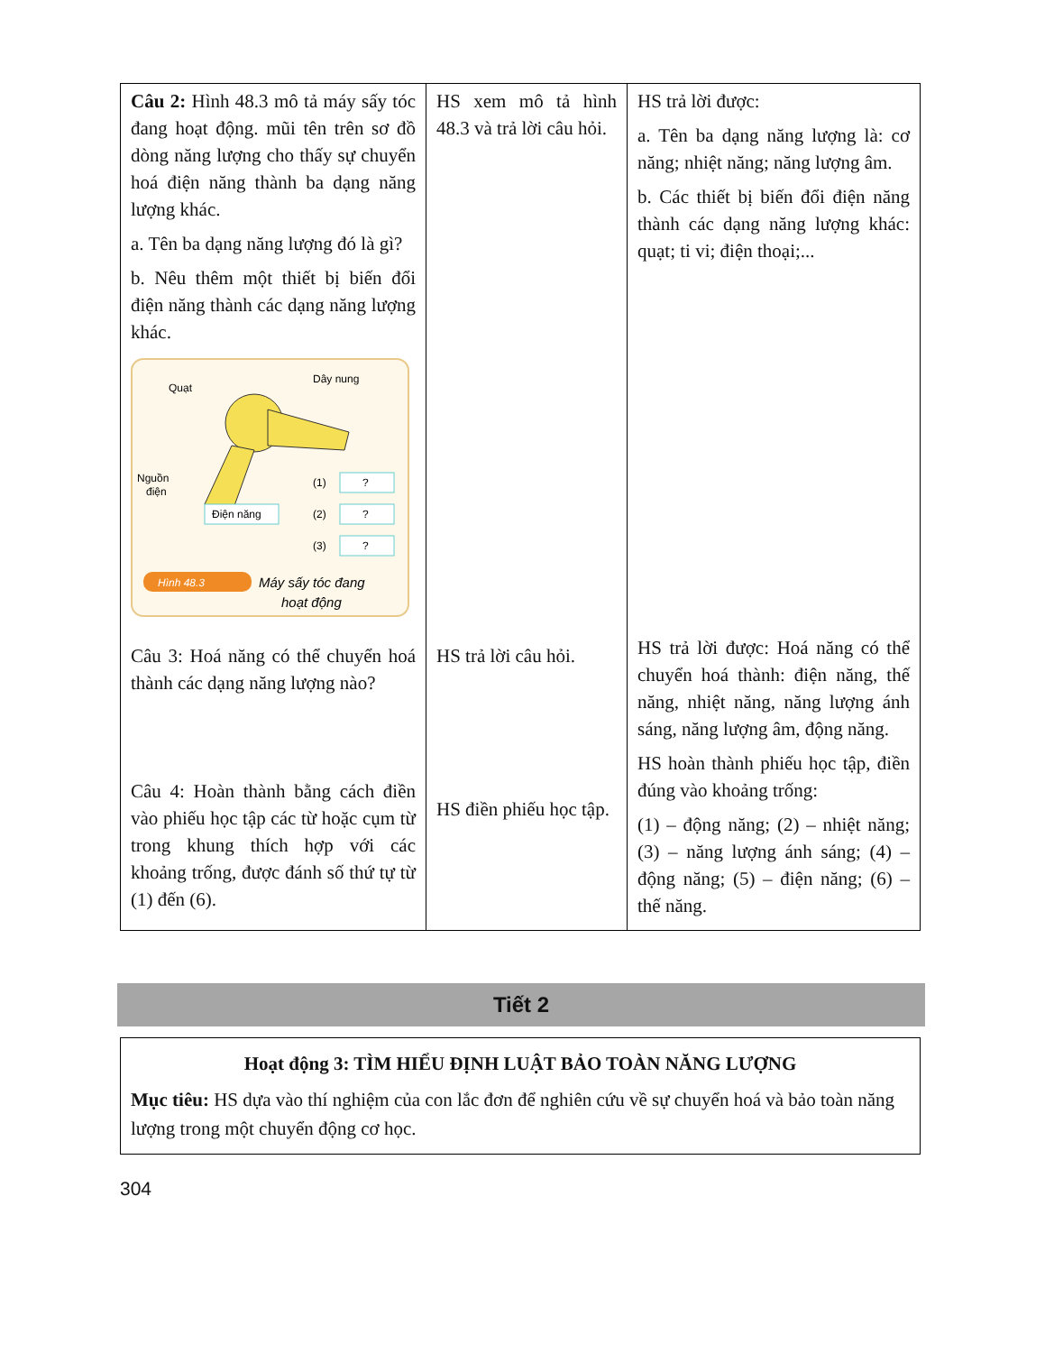| Câu 2: Hình 48.3 mô tả máy sấy tóc đang hoạt động. mũi tên trên sơ đồ dòng năng lượng cho thấy sự chuyển hoá điện năng thành ba dạng năng lượng khác. a. Tên ba dạng năng lượng đó là gì? b. Nêu thêm một thiết bị biến đổi điện năng thành các dạng năng lượng khác. Quạt Dây nung Nguồn điện Điện năng ? ? ? (1) (2) (3) Hình 48.3 Máy sấy tóc đang hoạt động Câu 3: Hoá năng có thể chuyển hoá thành các dạng năng lượng nào? Câu 4: Hoàn thành bằng cách điền vào phiếu học tập các từ hoặc cụm từ trong khung thích hợp với các khoảng trống, được đánh số thứ tự từ (1) đến (6). | HS xem mô tả hình 48.3 và trả lời câu hỏi. HS trả lời câu hỏi. HS điền phiếu học tập. | HS trả lời được: a. Tên ba dạng năng lượng là: cơ năng; nhiệt năng; năng lượng âm. b. Các thiết bị biến đổi điện năng thành các dạng năng lượng khác: quạt; ti vi; điện thoại;... HS trả lời được: Hoá năng có thể chuyển hoá thành: điện năng, thế năng, nhiệt năng, năng lượng ánh sáng, năng lượng âm, động năng. HS hoàn thành phiếu học tập, điền đúng vào khoảng trống: (1) – động năng; (2) – nhiệt năng; (3) – năng lượng ánh sáng; (4) – động năng; (5) – điện năng; (6) – thế năng. |
Tiết 2
Hoạt động 3: TÌM HIỂU ĐỊNH LUẬT BẢO TOÀN NĂNG LƯỢNG
Mục tiêu: HS dựa vào thí nghiệm của con lắc đơn để nghiên cứu về sự chuyển hoá và bảo toàn năng lượng trong một chuyển động cơ học.
304